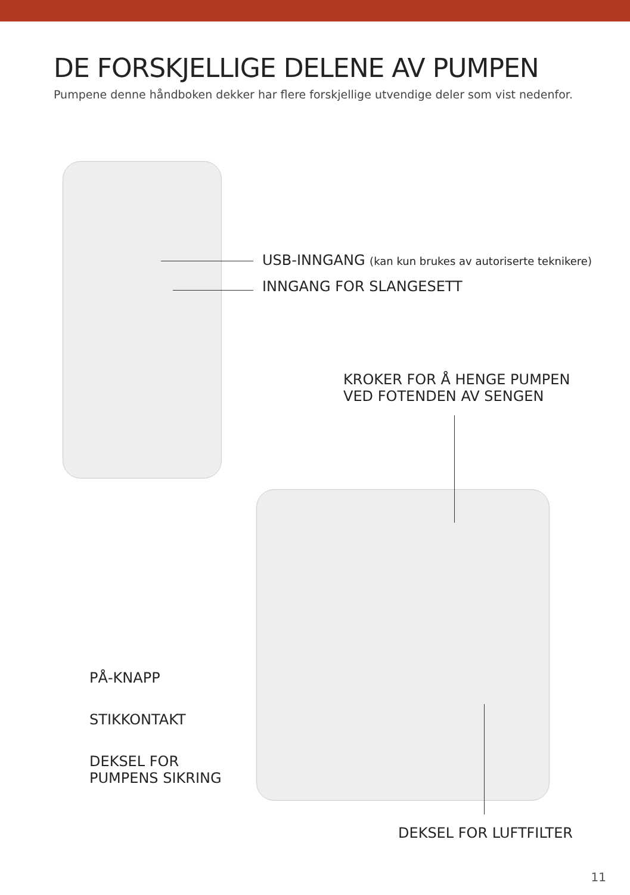DE FORSKJELLIGE DELENE AV PUMPEN
Pumpene denne håndboken dekker har flere forskjellige utvendige deler som vist nedenfor.
USB-INNGANG (kan kun brukes av autoriserte teknikere)
INNGANG FOR SLANGESETT
KROKER FOR Å HENGE PUMPEN
VED FOTENDEN AV SENGEN
PÅ-KNAPP
STIKKONTAKT
DEKSEL FOR
PUMPENS SIKRING
DEKSEL FOR LUFTFILTER
11